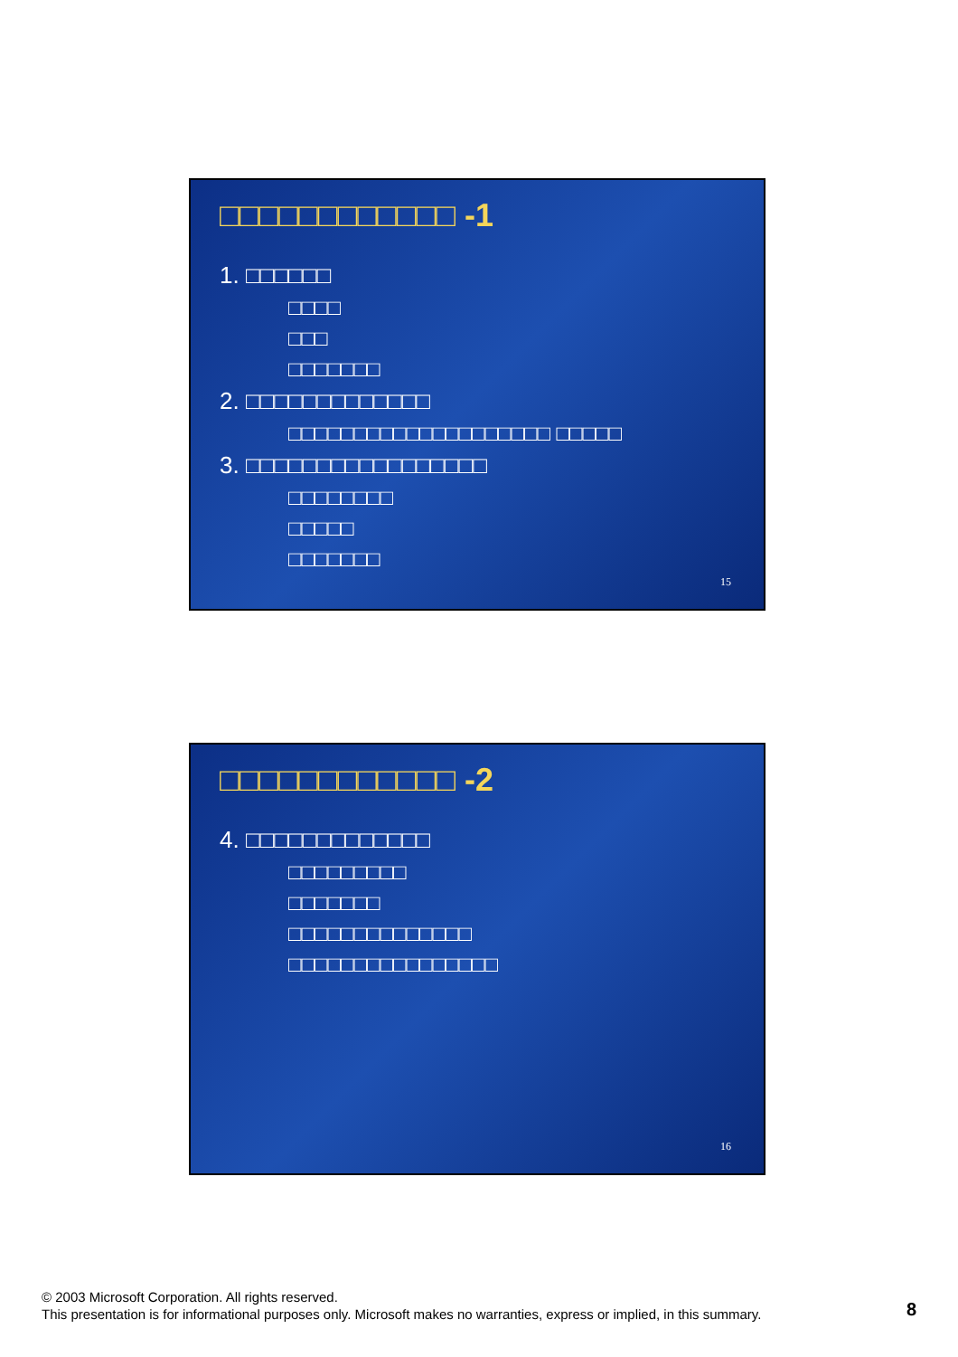□□□□□□□□□□□□ -1
1. □□□□□□
□□□□
□□□
□□□□□□□
2. □□□□□□□□□□□□□
□□□□□□□□□□□□□□□□□□□□ □□□□□
3. □□□□□□□□□□□□□□□□□
□□□□□□□□
□□□□□
□□□□□□□
15
□□□□□□□□□□□□ -2
4. □□□□□□□□□□□□□
□□□□□□□□□
□□□□□□□
□□□□□□□□□□□□□□
□□□□□□□□□□□□□□□□
16
© 2003 Microsoft Corporation. All rights reserved.
This presentation is for informational purposes only. Microsoft makes no warranties, express or implied, in this summary.
8